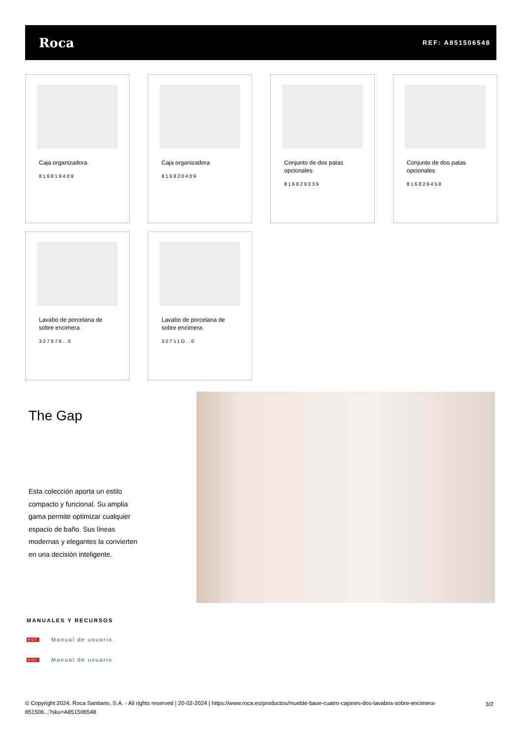Roca
REF: A851506548
Caja organizadora
816819409
Caja organizadora
816820409
Conjunto de dos patas opcionales
816829339
Conjunto de dos patas opcionales
816829458
Lavabo de porcelana de sobre encimera
327876..0
Lavabo de porcelana de sobre encimera
32711G..0
The Gap
Esta colección aporta un estilo compacto y funcional. Su amplia gama permite optimizar cualquier espacio de baño. Sus líneas modernas y elegantes la convierten en una decisión inteligente.
MANUALES Y RECURSOS
PDF Manual de usuario
PDF Manual de usuario
© Copyright 2024, Roca Sanitario, S.A. - All rights reserved | 20-02-2024 | https://www.roca.es/productos/mueble-base-cuatro-cajones-dos-lavabos-sobre-encimera-851506...?sku=A851506548
3/2